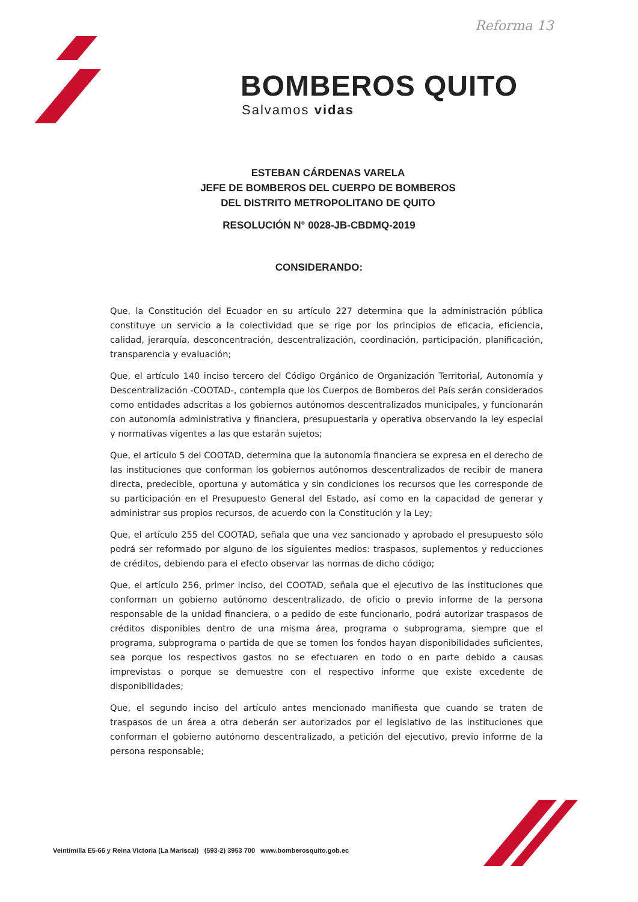Reforma 13
BOMBEROS QUITO
Salvamos vidas
ESTEBAN CÁRDENAS VARELA
JEFE DE BOMBEROS DEL CUERPO DE BOMBEROS
DEL DISTRITO METROPOLITANO DE QUITO
RESOLUCIÓN N° 0028-JB-CBDMQ-2019
CONSIDERANDO:
Que, la Constitución del Ecuador en su artículo 227 determina que la administración pública constituye un servicio a la colectividad que se rige por los principios de eficacia, eficiencia, calidad, jerarquía, desconcentración, descentralización, coordinación, participación, planificación, transparencia y evaluación;
Que, el artículo 140 inciso tercero del Código Orgánico de Organización Territorial, Autonomía y Descentralización -COOTAD-, contempla que los Cuerpos de Bomberos del País serán considerados como entidades adscritas a los gobiernos autónomos descentralizados municipales, y funcionarán con autonomía administrativa y financiera, presupuestaria y operativa observando la ley especial y normativas vigentes a las que estarán sujetos;
Que, el artículo 5 del COOTAD, determina que la autonomía financiera se expresa en el derecho de las instituciones que conforman los gobiernos autónomos descentralizados de recibir de manera directa, predecible, oportuna y automática y sin condiciones los recursos que les corresponde de su participación en el Presupuesto General del Estado, así como en la capacidad de generar y administrar sus propios recursos, de acuerdo con la Constitución y la Ley;
Que, el artículo 255 del COOTAD, señala que una vez sancionado y aprobado el presupuesto sólo podrá ser reformado por alguno de los siguientes medios: traspasos, suplementos y reducciones de créditos, debiendo para el efecto observar las normas de dicho código;
Que, el artículo 256, primer inciso, del COOTAD, señala que el ejecutivo de las instituciones que conforman un gobierno autónomo descentralizado, de oficio o previo informe de la persona responsable de la unidad financiera, o a pedido de este funcionario, podrá autorizar traspasos de créditos disponibles dentro de una misma área, programa o subprograma, siempre que el programa, subprograma o partida de que se tomen los fondos hayan disponibilidades suficientes, sea porque los respectivos gastos no se efectuaren en todo o en parte debido a causas imprevistas o porque se demuestre con el respectivo informe que existe excedente de disponibilidades;
Que, el segundo inciso del artículo antes mencionado manifiesta que cuando se traten de traspasos de un área a otra deberán ser autorizados por el legislativo de las instituciones que conforman el gobierno autónomo descentralizado, a petición del ejecutivo, previo informe de la persona responsable;
Veintimilla E5-66 y Reina Victoria (La Mariscal) (593-2) 3953 700 www.bomberosquito.gob.ec